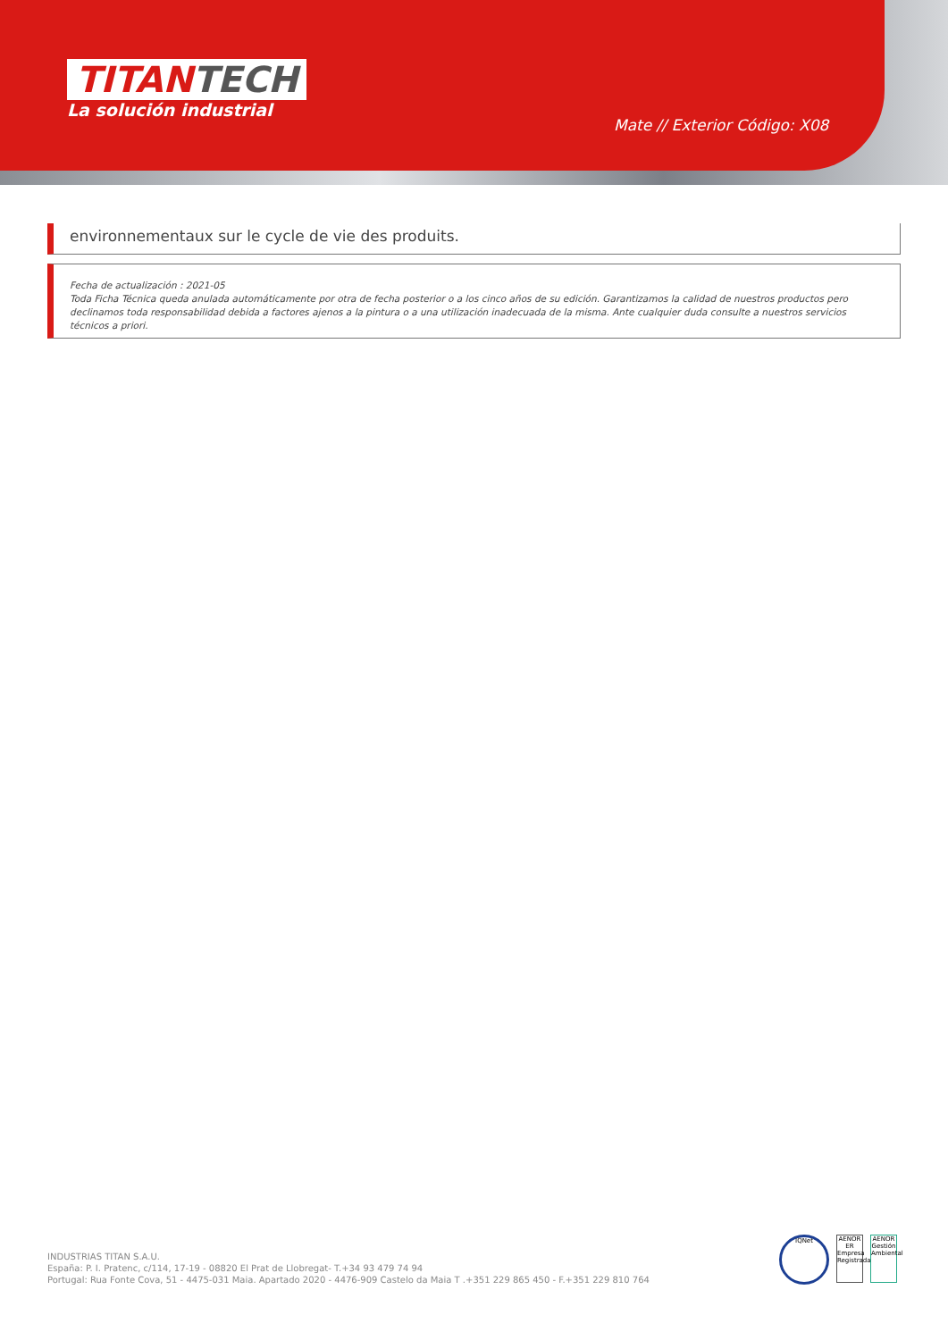TITANTECH
La solución industrial
Mate // Exterior Código: X08
environnementaux sur le cycle de vie des produits.
Fecha de actualización : 2021-05
Toda Ficha Técnica queda anulada automáticamente por otra de fecha posterior o a los cinco años de su edición. Garantizamos la calidad de nuestros productos pero declinamos toda responsabilidad debida a factores ajenos a la pintura o a una utilización inadecuada de la misma. Ante cualquier duda consulte a nuestros servicios técnicos a priori.
INDUSTRIAS TITAN S.A.U.
España: P. I. Pratenc, c/114, 17-19 - 08820 El Prat de Llobregat- T.+34 93 479 74 94
Portugal: Rua Fonte Cova, 51 - 4475-031 Maia. Apartado 2020 - 4476-909 Castelo da Maia T .+351 229 865 450 - F.+351 229 810 764
IQNet
AENOR ER Empresa Registrada
AENOR Gestión Ambiental